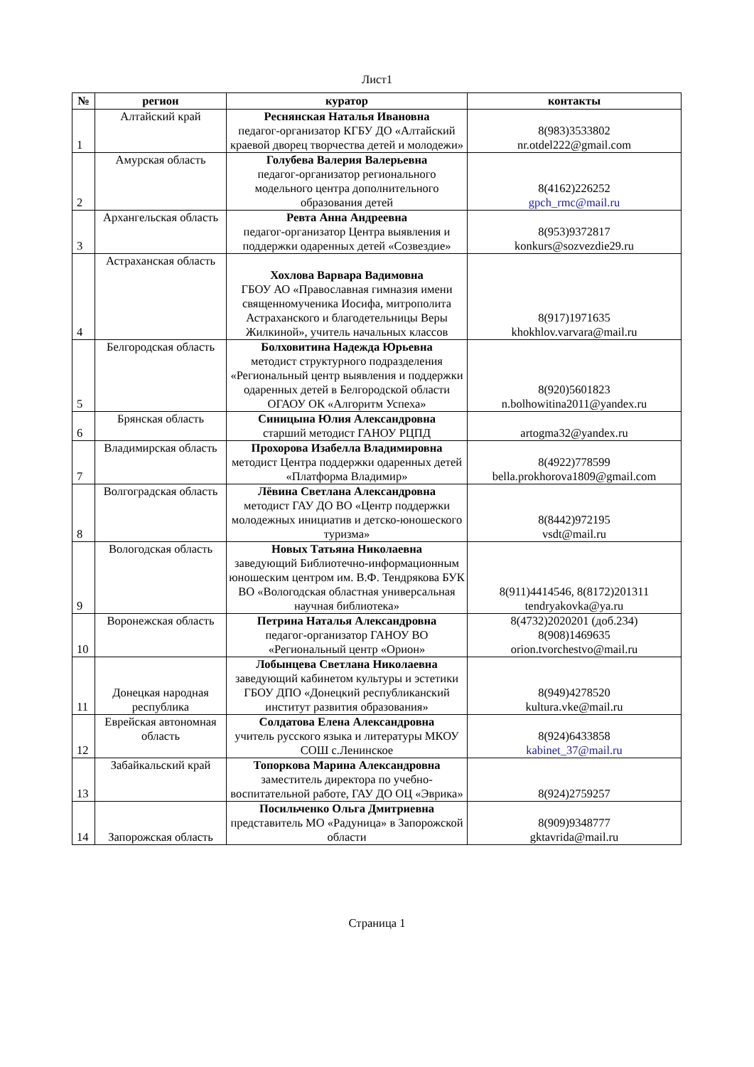Лист1
| № | регион | куратор | контакты |
| --- | --- | --- | --- |
| 1 | Алтайский край | Реснянская Наталья Ивановна педагог-организатор КГБУ ДО «Алтайский краевой дворец творчества детей и молодежи» | 8(983)3533802 nr.otdel222@gmail.com |
| 2 | Амурская область | Голубева Валерия Валерьевна педагог-организатор регионального модельного центра дополнительного образования детей | 8(4162)226252 gpch_rmc@mail.ru |
| 3 | Архангельская область | Ревта Анна Андреевна педагог-организатор Центра выявления и поддержки одаренных детей «Созвездие» | 8(953)9372817 konkurs@sozvezdie29.ru |
| 4 | Астраханская область | Хохлова Варвара Вадимовна ГБОУ АО «Православная гимназия имени священномученика Иосифа, митрополита Астраханского и благодетельницы Веры Жилкиной», учитель начальных классов | 8(917)1971635 khokhlov.varvara@mail.ru |
| 5 | Белгородская область | Болховитина Надежда Юрьевна методист структурного подразделения «Региональный центр выявления и поддержки одаренных детей в Белгородской области ОГАОУ ОК «Алгоритм Успеха» | 8(920)5601823 n.bolhowitina2011@yandex.ru |
| 6 | Брянская область | Синицына Юлия Александровна старший методист ГАНОУ РЦПД | artogma32@yandex.ru |
| 7 | Владимирская область | Прохорова Изабелла Владимировна методист Центра поддержки одаренных детей «Платформа Владимир» | 8(4922)778599 bella.prokhorova1809@gmail.com |
| 8 | Волгоградская область | Лёвина Светлана Александровна методист ГАУ ДО ВО «Центр поддержки молодежных инициатив и детско-юношеского туризма» | 8(8442)972195 vsdt@mail.ru |
| 9 | Вологодская область | Новых Татьяна Николаевна заведующий Библиотечно-информационным юношеским центром им. В.Ф. Тендрякова БУК ВО «Вологодская областная универсальная научная библиотека» | 8(911)4414546, 8(8172)201311 tendryakovka@ya.ru |
| 10 | Воронежская область | Петрина Наталья Александровна педагог-организатор ГАНОУ ВО «Региональный центр «Орион» | 8(4732)2020201 (доб.234) 8(908)1469635 orion.tvorchestvo@mail.ru |
| 11 | Донецкая народная республика | Лобынцева Светлана Николаевна заведующий кабинетом культуры и эстетики ГБОУ ДПО «Донецкий республиканский институт развития образования» | 8(949)4278520 kultura.vke@mail.ru |
| 12 | Еврейская автономная область | Солдатова Елена Александровна учитель русского языка и литературы МКОУ СОШ с.Ленинское | 8(924)6433858 kabinet_37@mail.ru |
| 13 | Забайкальский край | Топоркова Марина Александровна заместитель директора по учебно-воспитательной работе, ГАУ ДО ОЦ «Эврика» | 8(924)2759257 |
| 14 | Запорожская область | Посильченко Ольга Дмитриевна представитель МО «Радуница» в Запорожской области | 8(909)9348777 gktavrida@mail.ru |
Страница 1